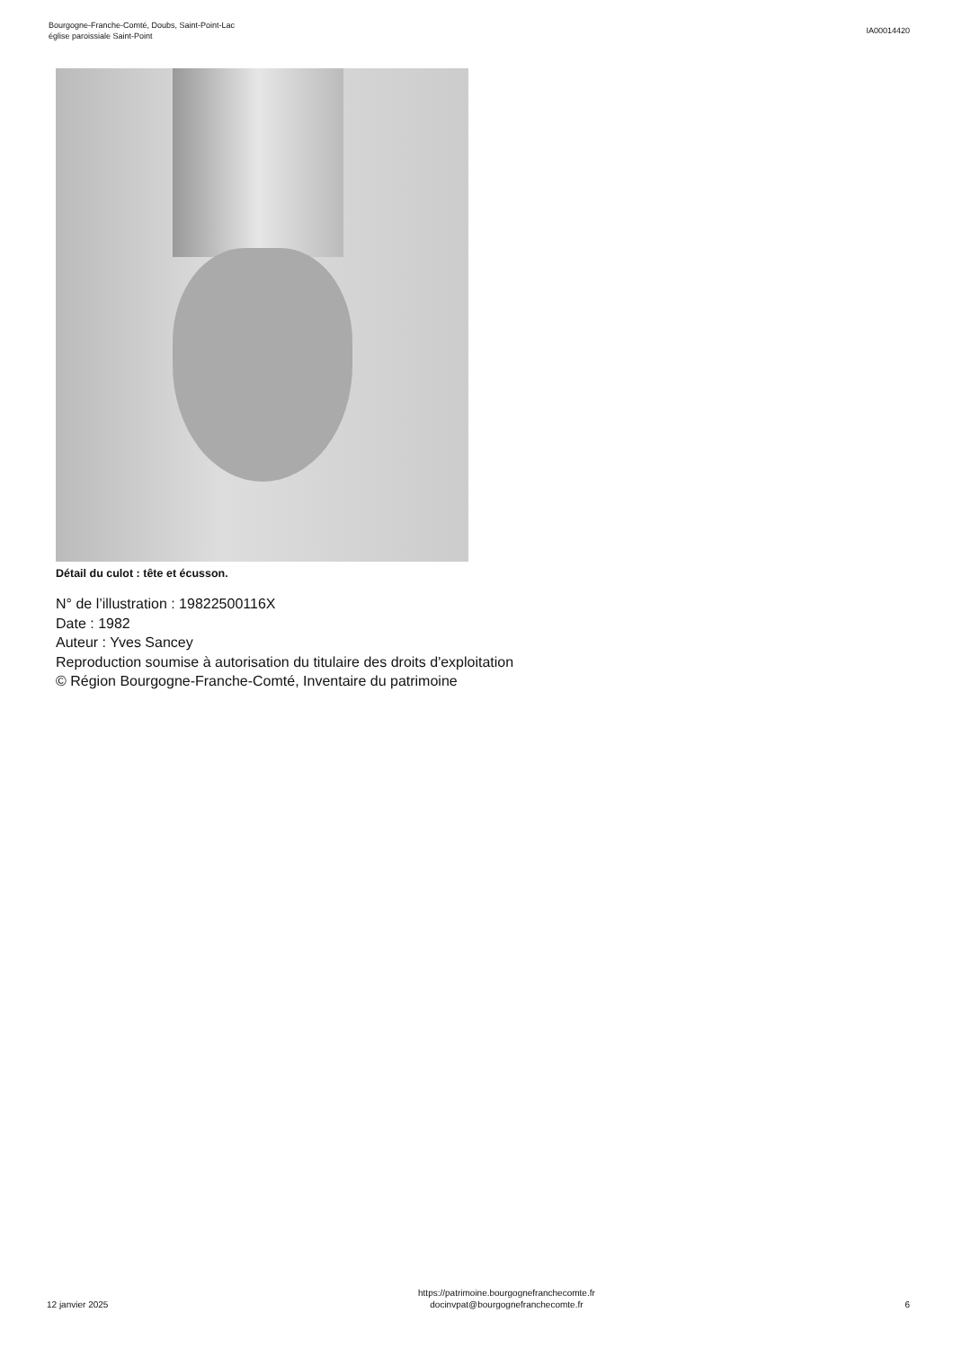Bourgogne-Franche-Comté, Doubs, Saint-Point-Lac
église paroissiale Saint-Point
IA00014420
Détail du culot : tête et écusson.
N° de l’illustration : 19822500116X
Date : 1982
Auteur : Yves Sancey
Reproduction soumise à autorisation du titulaire des droits d'exploitation
© Région Bourgogne-Franche-Comté, Inventaire du patrimoine
12 janvier 2025
https://patrimoine.bourgognefranchecomte.fr
docinvpat@bourgognefranchecomte.fr
6